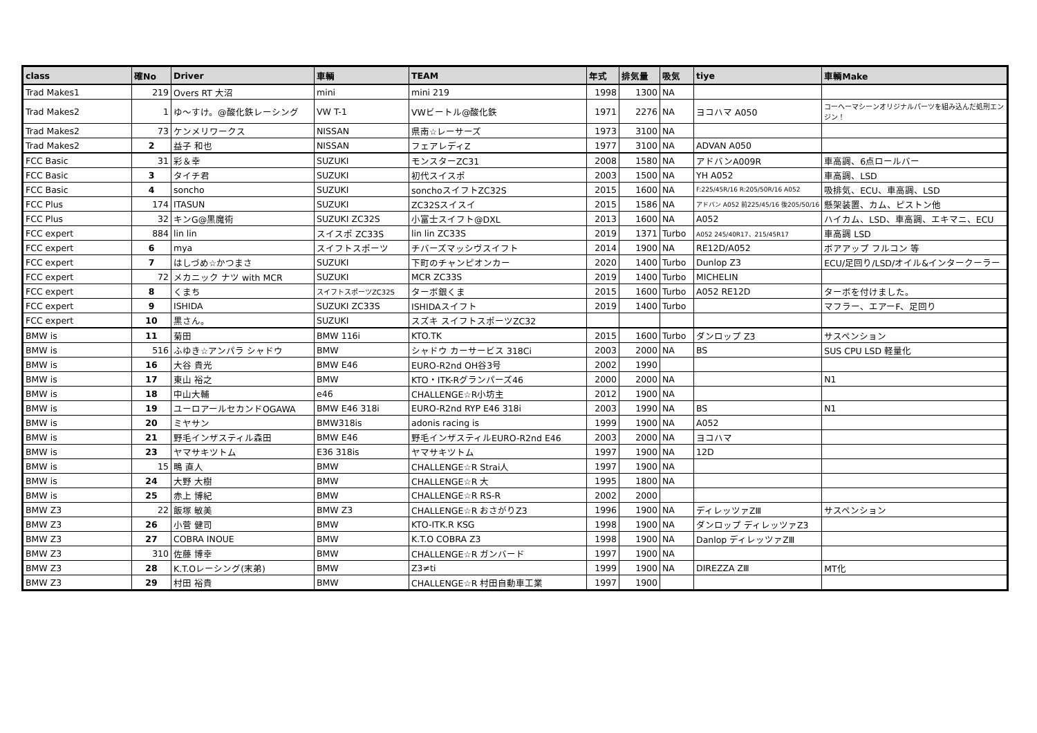| class | 確No | Driver | 車輌 | TEAM | 年式 | 排気量 | 吸気 | tiye | 車輌Make |
| --- | --- | --- | --- | --- | --- | --- | --- | --- | --- |
| Trad Makes1 | 219 | Overs RT 大沼 | mini | mini 219 | 1998 | 1300 | NA | | |
| Trad Makes2 | 1 | ゆ～すけ。@酸化鉄レーシング | VW T-1 | VWビートル@酸化鉄 | 1971 | 2276 | NA | ヨコハマ A050 | コーヘーマシーンオリジナルパーツを組み込んだ処刑エンジン！ |
| Trad Makes2 | 73 | ケンメリワークス | NISSAN | 県南☆レーサーズ | 1973 | 3100 | NA | | |
| Trad Makes2 | 2 | 益子 和也 | NISSAN | フェアレディZ | 1977 | 3100 | NA | ADVAN A050 | |
| FCC Basic | 31 | 彩＆幸 | SUZUKI | モンスターZC31 | 2008 | 1580 | NA | アドバンA009R | 車高調、6点ロールバー |
| FCC Basic | 3 | タイチ君 | SUZUKI | 初代スイスポ | 2003 | 1500 | NA | YH A052 | 車高調、LSD |
| FCC Basic | 4 | soncho | SUZUKI | sonchoスイフトZC32S | 2015 | 1600 | NA | F:225/45R/16 R:205/50R/16 A052 | 吸排気、ECU、車高調、LSD |
| FCC Plus | 174 | ITASUN | SUZUKI | ZC32Sスイスイ | 2015 | 1586 | NA | アドバン A052 前225/45/16 後205/50/16 | 懸架装置、カム、ピストン他 |
| FCC Plus | 32 | キンG@黒魔術 | SUZUKI ZC32S | 小富士スイフト@DXL | 2013 | 1600 | NA | A052 | ハイカム、LSD、車高調、エキマニ、ECU |
| FCC expert | 884 | lin lin | スイスポ ZC33S | lin lin ZC33S | 2019 | 1371 | Turbo | A052 245/40R17、215/45R17 | 車高調 LSD |
| FCC expert | 6 | mya | スイフトスポーツ | チバーズマッシヴスイフト | 2014 | 1900 | NA | RE12D/A052 | ボアアップ フルコン 等 |
| FCC expert | 7 | はしづめ☆かつまさ | SUZUKI | 下町のチャンピオンカー | 2020 | 1400 | Turbo | Dunlop Z3 | ECU/足回り/LSD/オイル&インタークーラー |
| FCC expert | 72 | メカニック ナツ with MCR | SUZUKI | MCR ZC33S | 2019 | 1400 | Turbo | MICHELIN | |
| FCC expert | 8 | くまち | スイフトスポーツZC32S | ターボ銀くま | 2015 | 1600 | Turbo | A052 RE12D | ターボを付けました。 |
| FCC expert | 9 | ISHIDA | SUZUKI ZC33S | ISHIDAスイフト | 2019 | 1400 | Turbo | | マフラー、エアーF、足回り |
| FCC expert | 10 | 黒さん。 | SUZUKI | スズキ スイフトスポーツZC32 | | | | | |
| BMW is | 11 | 菊田 | BMW 116i | KTO.TK | 2015 | 1600 | Turbo | ダンロップ Z3 | サスペンション |
| BMW is | 516 | ふゆき☆アンパラ シャドウ | BMW | シャドウ カーサービス 318Ci | 2003 | 2000 | NA | BS | SUS CPU LSD 軽量化 |
| BMW is | 16 | 大谷 貴光 | BMW E46 | EURO-R2nd OH谷3号 | 2002 | 1990 | | | |
| BMW is | 17 | 東山 裕之 | BMW | KTO・ITK-Rグランパーズ46 | 2000 | 2000 | NA | | N1 |
| BMW is | 18 | 中山大輔 | e46 | CHALLENGE☆R小坊主 | 2012 | 1900 | NA | | |
| BMW is | 19 | ユーロアールセカンドOGAWA | BMW E46 318i | EURO-R2nd RYP E46 318i | 2003 | 1990 | NA | BS | N1 |
| BMW is | 20 | ミヤサン | BMW318is | adonis racing is | 1999 | 1900 | NA | A052 | |
| BMW is | 21 | 野毛インザスティル森田 | BMW E46 | 野毛インザスティルEURO-R2nd E46 | 2003 | 2000 | NA | ヨコハマ | |
| BMW is | 23 | ヤマサキツトム | E36 318is | ヤマサキツトム | 1997 | 1900 | NA | 12D | |
| BMW is | 15 | 鴫 直人 | BMW | CHALLENGE☆R Strai人 | 1997 | 1900 | NA | | |
| BMW is | 24 | 大野 大樹 | BMW | CHALLENGE☆R 大 | 1995 | 1800 | NA | | |
| BMW is | 25 | 赤上 博紀 | BMW | CHALLENGE☆R RS-R | 2002 | 2000 | | | |
| BMW Z3 | 22 | 飯塚 敏美 | BMW Z3 | CHALLENGE☆R おさがりZ3 | 1996 | 1900 | NA | ディレッツァZⅢ | サスペンション |
| BMW Z3 | 26 | 小菅 健司 | BMW | KTO-ITK.R KSG | 1998 | 1900 | NA | ダンロップ ディレッツァZ3 | |
| BMW Z3 | 27 | COBRA INOUE | BMW | K.T.O COBRA Z3 | 1998 | 1900 | NA | Danlop ディレッツァZⅢ | |
| BMW Z3 | 310 | 佐藤 博幸 | BMW | CHALLENGE☆R ガンバード | 1997 | 1900 | NA | | |
| BMW Z3 | 28 | K.T.Oレーシング(末弟) | BMW | Z3≠ti | 1999 | 1900 | NA | DIREZZA ZⅢ | MT化 |
| BMW Z3 | 29 | 村田 裕貴 | BMW | CHALLENGE☆R 村田自動車工業 | 1997 | 1900 | | | |